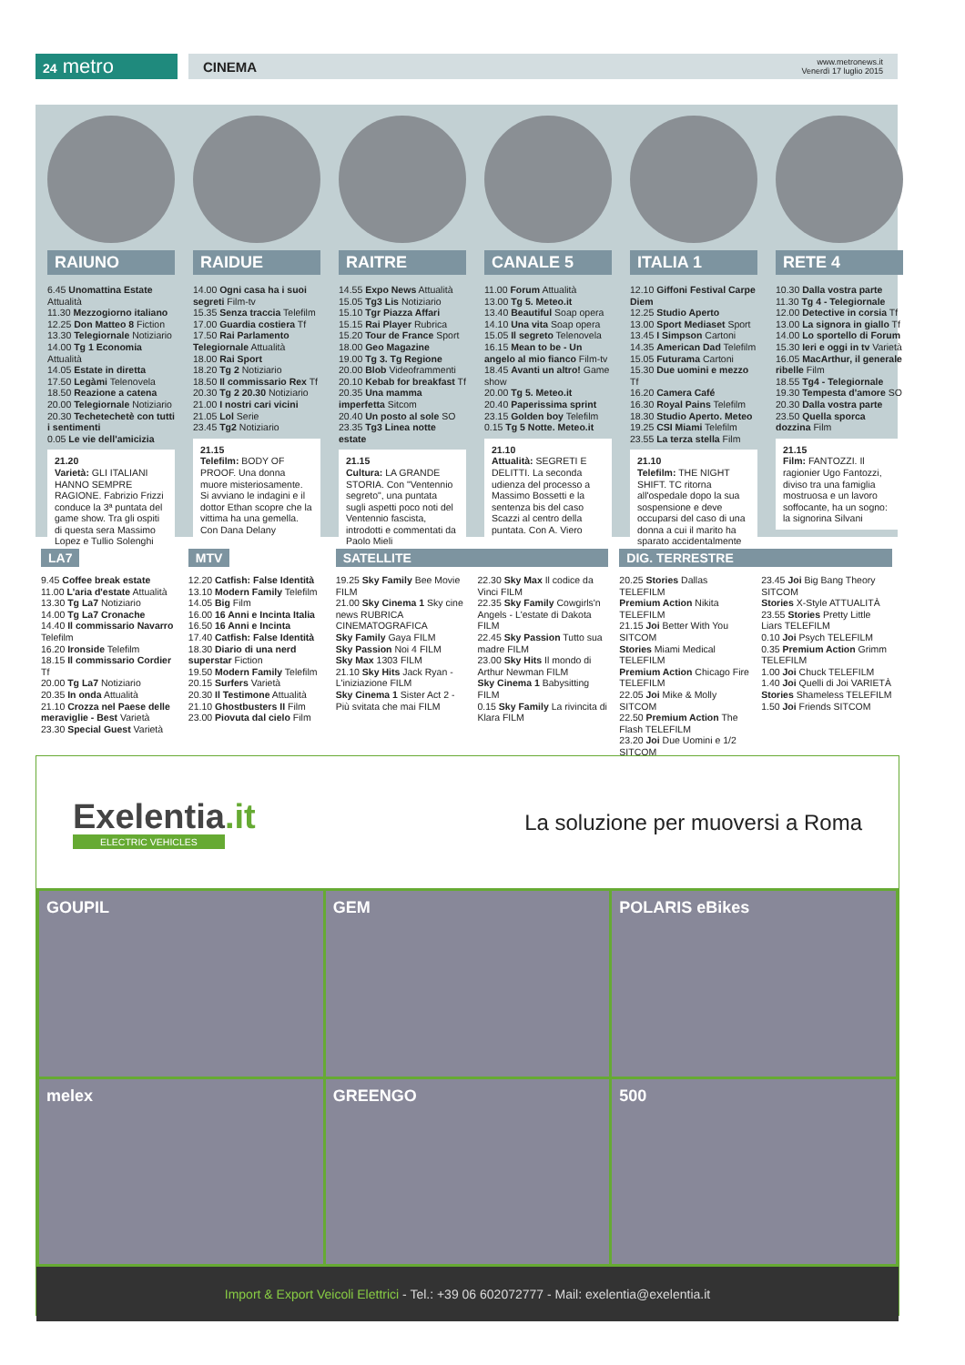24 metro
CINEMA www.metronews.it
Venerdì 17 luglio 2015
RAIUNO
6.45 Unomattina Estate Attualità
11.30 Mezzogiorno italiano
12.25 Don Matteo 8 Fiction
13.30 Telegiornale Notiziario
14.00 Tg 1 Economia Attualità
14.05 Estate in diretta
17.50 Legàmi Telenovela
18.50 Reazione a catena
20.00 Telegiornale Notiziario
20.30 Techetechetè con tutti i sentimenti
0.05 Le vie dell'amicizia
21.20
Varietà: GLI ITALIANI HANNO SEMPRE RAGIONE. Fabrizio Frizzi conduce la 3ª puntata del game show. Tra gli ospiti di questa sera Massimo Lopez e Tullio Solenghi
RAIDUE
14.00 Ogni casa ha i suoi segreti Film-tv
15.35 Senza traccia Telefilm
17.00 Guardia costiera Tf
17.50 Rai Parlamento Telegiornale Attualità
18.00 Rai Sport
18.20 Tg 2 Notiziario
18.50 Il commissario Rex Tf
20.30 Tg 2 20.30 Notiziario
21.00 I nostri cari vicini
21.05 Lol Serie
23.45 Tg2 Notiziario
21.15
Telefilm: BODY OF PROOF. Una donna muore misteriosamente. Si avviano le indagini e il dottor Ethan scopre che la vittima ha una gemella. Con Dana Delany
RAITRE
14.55 Expo News Attualità
15.05 Tg3 Lis Notiziario
15.10 Tgr Piazza Affari
15.15 Rai Player Rubrica
15.20 Tour de France Sport
18.00 Geo Magazine
19.00 Tg 3. Tg Regione
20.00 Blob Videoframmenti
20.10 Kebab for breakfast Tf
20.35 Una mamma imperfetta Sitcom
20.40 Un posto al sole SO
23.35 Tg3 Linea notte estate
21.15
Cultura: LA GRANDE STORIA. Con "Ventennio segreto", una puntata sugli aspetti poco noti del Ventennio fascista, introdotti e commentati da Paolo Mieli
CANALE 5
11.00 Forum Attualità
13.00 Tg 5. Meteo.it
13.40 Beautiful Soap opera
14.10 Una vita Soap opera
15.05 Il segreto Telenovela
16.15 Mean to be - Un angelo al mio fianco Film-tv
18.45 Avanti un altro! Game show
20.00 Tg 5. Meteo.it
20.40 Paperissima sprint
23.15 Golden boy Telefilm
0.15 Tg 5 Notte. Meteo.it
21.10
Attualità: SEGRETI E DELITTI. La seconda udienza del processo a Massimo Bossetti e la sentenza bis del caso Scazzi al centro della puntata. Con A. Viero
ITALIA 1
12.10 Giffoni Festival Carpe Diem
12.25 Studio Aperto
13.00 Sport Mediaset Sport
13.45 I Simpson Cartoni
14.35 American Dad Telefilm
15.05 Futurama Cartoni
15.30 Due uomini e mezzo Tf
16.20 Camera Café
16.30 Royal Pains Telefilm
18.30 Studio Aperto. Meteo
19.25 CSI Miami Telefilm
23.55 La terza stella Film
21.10
Telefilm: THE NIGHT SHIFT. TC ritorna all'ospedale dopo la sua sospensione e deve occuparsi del caso di una donna a cui il marito ha sparato accidentalmente
RETE 4
10.30 Dalla vostra parte
11.30 Tg 4 - Telegiornale
12.00 Detective in corsia Tf
13.00 La signora in giallo Tf
14.00 Lo sportello di Forum
15.30 Ieri e oggi in tv Varietà
16.05 MacArthur, il generale ribelle Film
18.55 Tg4 - Telegiornale
19.30 Tempesta d'amore SO
20.30 Dalla vostra parte
23.50 Quella sporca dozzina Film
21.15
Film: FANTOZZI. Il ragionier Ugo Fantozzi, diviso tra una famiglia mostruosa e un lavoro soffocante, ha un sogno: la signorina Silvani
LA7
9.45 Coffee break estate
11.00 L'aria d'estate Attualità
13.30 Tg La7 Notiziario
14.00 Tg La7 Cronache
14.40 Il commissario Navarro Telefilm
16.20 Ironside Telefilm
18.15 Il commissario Cordier Tf
20.00 Tg La7 Notiziario
20.35 In onda Attualità
21.10 Crozza nel Paese delle meraviglie - Best Varietà
23.30 Special Guest Varietà
MTV
12.20 Catfish: False Identità
13.10 Modern Family Telefilm
14.05 Big Film
16.00 16 Anni e Incinta Italia
16.50 16 Anni e Incinta
17.40 Catfish: False Identità
18.30 Diario di una nerd superstar Fiction
19.50 Modern Family Telefilm
20.15 Surfers Varietà
20.30 Il Testimone Attualità
21.10 Ghostbusters II Film
23.00 Piovuta dal cielo Film
SATELLITE
19.25 Sky Family Bee Movie FILM
21.00 Sky Cinema 1 Sky cine news RUBRICA CINEMATOGRAFICA
Sky Family Gaya FILM
Sky Passion Noi 4 FILM
Sky Max 1303 FILM
21.10 Sky Hits Jack Ryan - L'iniziazione FILM
Sky Cinema 1 Sister Act 2 - Più svitata che mai FILM
22.30 Sky Max Il codice da Vinci FILM
22.35 Sky Family Cowgirls'n Angels - L'estate di Dakota FILM
22.45 Sky Passion Tutto sua madre FILM
23.00 Sky Hits Il mondo di Arthur Newman FILM
Sky Cinema 1 Babysitting FILM
0.15 Sky Family La rivincita di Klara FILM
DIG. TERRESTRE
20.25 Stories Dallas TELEFILM
Premium Action Nikita TELEFILM
21.15 Joi Better With You SITCOM
Stories Miami Medical TELEFILM
Premium Action Chicago Fire TELEFILM
22.05 Joi Mike & Molly SITCOM
22.50 Premium Action The Flash TELEFILM
23.20 Joi Due Uomini e 1/2 SITCOM
23.45 Joi Big Bang Theory SITCOM
Stories X-Style ATTUALITÀ
23.55 Stories Pretty Little Liars TELEFILM
0.10 Joi Psych TELEFILM
0.35 Premium Action Grimm TELEFILM
1.00 Joi Chuck TELEFILM
1.40 Joi Quelli di Joi VARIETÀ
Stories Shameless TELEFILM
1.50 Joi Friends SITCOM
Exelentia.it
ELECTRIC VEHICLES
La soluzione per muoversi a Roma
GOUPIL
GEM
POLARIS eBikes
melex
GREENGO
500
Import & Export Veicoli Elettrici - Tel.: +39 06 602072777 - Mail: exelentia@exelentia.it